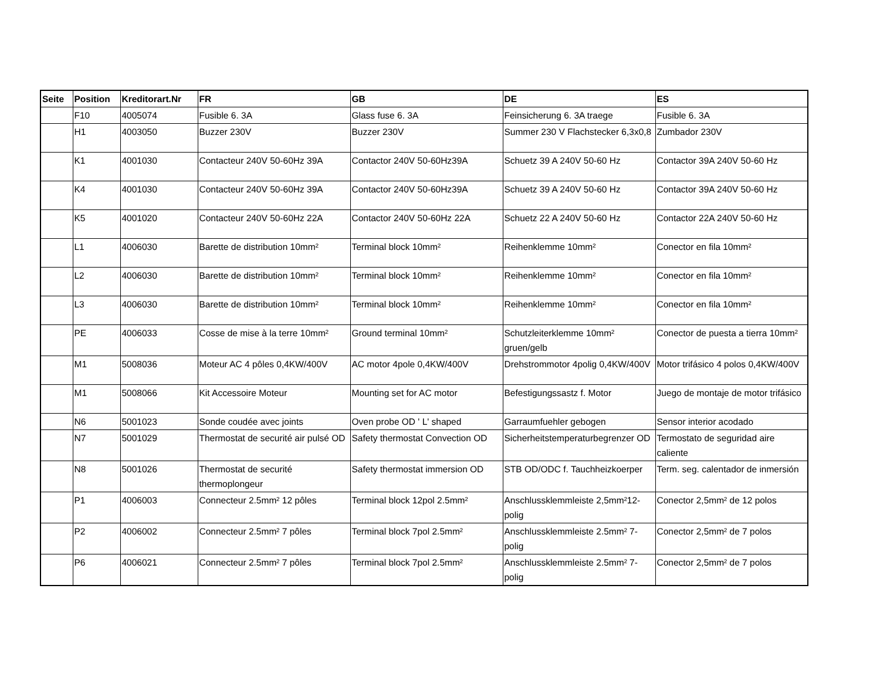| Seite | Position | Kreditorart.Nr | FR | GB | DE | ES |
| --- | --- | --- | --- | --- | --- | --- |
| | F10 | 4005074 | Fusible 6. 3A | Glass fuse 6. 3A | Feinsicherung 6. 3A traege | Fusible 6. 3A |
| | H1 | 4003050 | Buzzer 230V | Buzzer 230V | Summer 230 V Flachstecker 6,3x0,8 | Zumbador 230V |
| | K1 | 4001030 | Contacteur 240V 50-60Hz 39A | Contactor 240V 50-60Hz39A | Schuetz 39 A 240V 50-60 Hz | Contactor 39A 240V 50-60 Hz |
| | K4 | 4001030 | Contacteur 240V 50-60Hz 39A | Contactor 240V 50-60Hz39A | Schuetz 39 A 240V 50-60 Hz | Contactor 39A 240V 50-60 Hz |
| | K5 | 4001020 | Contacteur 240V 50-60Hz 22A | Contactor 240V 50-60Hz 22A | Schuetz 22 A 240V 50-60 Hz | Contactor 22A 240V 50-60 Hz |
| | L1 | 4006030 | Barette de distribution 10mm² | Terminal block 10mm² | Reihenklemme 10mm² | Conector en fila 10mm² |
| | L2 | 4006030 | Barette de distribution 10mm² | Terminal block 10mm² | Reihenklemme 10mm² | Conector en fila 10mm² |
| | L3 | 4006030 | Barette de distribution 10mm² | Terminal block 10mm² | Reihenklemme 10mm² | Conector en fila 10mm² |
| | PE | 4006033 | Cosse de mise à la terre 10mm² | Ground terminal 10mm² | Schutzleiterklemme 10mm² gruen/gelb | Conector de puesta a tierra 10mm² |
| | M1 | 5008036 | Moteur AC 4 pôles 0,4KW/400V | AC motor 4pole 0,4KW/400V | Drehstrommotor 4polig 0,4KW/400V | Motor trifásico 4 polos 0,4KW/400V |
| | M1 | 5008066 | Kit Accessoire Moteur | Mounting set for AC motor | Befestigungssastz f. Motor | Juego de montaje de motor trifásico |
| | N6 | 5001023 | Sonde coudée avec joints | Oven probe OD ' L' shaped | Garraumfuehler gebogen | Sensor interior acodado |
| | N7 | 5001029 | Thermostat de securité air pulsé OD | Safety thermostat Convection OD | Sicherheitstemperaturbegrenzer OD | Termostato de seguridad aire caliente |
| | N8 | 5001026 | Thermostat de securité thermoplongeur | Safety thermostat immersion OD | STB OD/ODC f. Tauchheizkoerper | Term. seg. calentador de inmersión |
| | P1 | 4006003 | Connecteur 2.5mm² 12 pôles | Terminal block 12pol 2.5mm² | Anschlussklemmleiste 2,5mm²12-polig | Conector 2,5mm² de 12 polos |
| | P2 | 4006002 | Connecteur 2.5mm² 7 pôles | Terminal block 7pol 2.5mm² | Anschlussklemmleiste 2.5mm² 7-polig | Conector 2,5mm² de 7 polos |
| | P6 | 4006021 | Connecteur 2.5mm² 7 pôles | Terminal block 7pol 2.5mm² | Anschlussklemmleiste 2.5mm² 7-polig | Conector 2,5mm² de 7 polos |